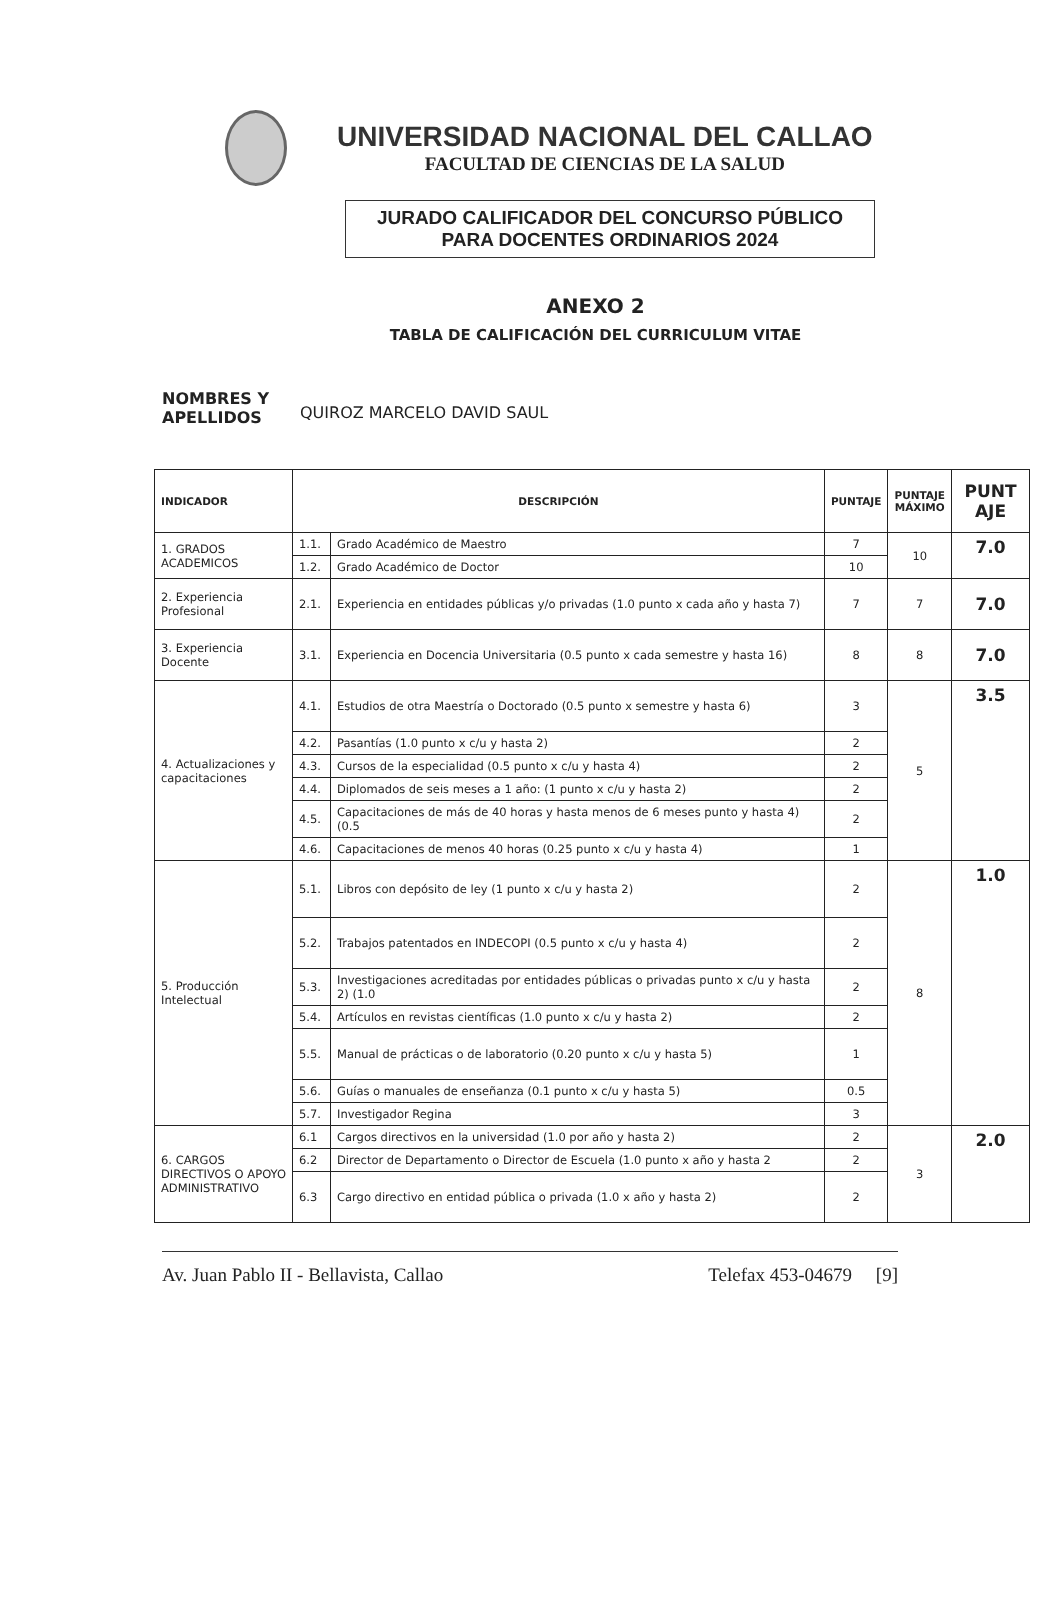UNIVERSIDAD NACIONAL DEL CALLAO
FACULTAD DE CIENCIAS DE LA SALUD
JURADO CALIFICADOR DEL CONCURSO PÚBLICO
PARA DOCENTES ORDINARIOS 2024
ANEXO 2
TABLA DE CALIFICACIÓN DEL CURRICULUM VITAE
NOMBRES Y APELLIDOS QUIROZ MARCELO DAVID SAUL
| INDICADOR | DESCRIPCIÓN | | PUNTAJE | PUNTAJE MÁXIMO | PUNT AJE |
| --- | --- | --- | --- | --- | --- |
| 1. GRADOS ACADEMICOS | 1.1. | Grado Académico de Maestro | 7 | 10 | 7.0 |
| | 1.2. | Grado Académico de Doctor | 10 | | |
| 2. Experiencia Profesional | 2.1. | Experiencia en entidades públicas y/o privadas (1.0 punto x cada año y hasta 7) | 7 | 7 | 7.0 |
| 3. Experiencia Docente | 3.1. | Experiencia en Docencia Universitaria (0.5 punto x cada semestre y hasta 16) | 8 | 8 | 7.0 |
| 4. Actualizaciones y capacitaciones | 4.1. | Estudios de otra Maestría o Doctorado (0.5 punto x semestre y hasta 6) | 3 | 5 | 3.5 |
| | 4.2. | Pasantías (1.0 punto x c/u y hasta 2) | 2 | | |
| | 4.3. | Cursos de la especialidad (0.5 punto x c/u y hasta 4) | 2 | | |
| | 4.4. | Diplomados de seis meses a 1 año: (1 punto x c/u y hasta 2) | 2 | | |
| | 4.5. | Capacitaciones de más de 40 horas y hasta menos de 6 meses punto y hasta 4) (0.5 | 2 | | |
| | 4.6. | Capacitaciones de menos 40 horas (0.25 punto x c/u y hasta 4) | 1 | | |
| 5. Producción Intelectual | 5.1. | Libros con depósito de ley (1 punto x c/u y hasta 2) | 2 | 8 | 1.0 |
| | 5.2. | Trabajos patentados en INDECOPI (0.5 punto x c/u y hasta 4) | 2 | | |
| | 5.3. | Investigaciones acreditadas por entidades públicas o privadas punto x c/u y hasta 2) (1.0 | 2 | | |
| | 5.4. | Artículos en revistas científicas (1.0 punto x c/u y hasta 2) | 2 | | |
| | 5.5. | Manual de prácticas o de laboratorio (0.20 punto x c/u y hasta 5) | 1 | | |
| | 5.6. | Guías o manuales de enseñanza (0.1 punto x c/u y hasta 5) | 0.5 | | |
| | 5.7. | Investigador Regina | 3 | | |
| 6. CARGOS DIRECTIVOS O APOYO ADMINISTRATIVO | 6.1 | Cargos directivos en la universidad (1.0 por año y hasta 2) | 2 | 3 | 2.0 |
| | 6.2 | Director de Departamento o Director de Escuela (1.0 punto x año y hasta 2 | 2 | | |
| | 6.3 | Cargo directivo en entidad pública o privada (1.0 x año y hasta 2) | 2 | | |
Av. Juan Pablo II - Bellavista, Callao Telefax 453-04679 [9]